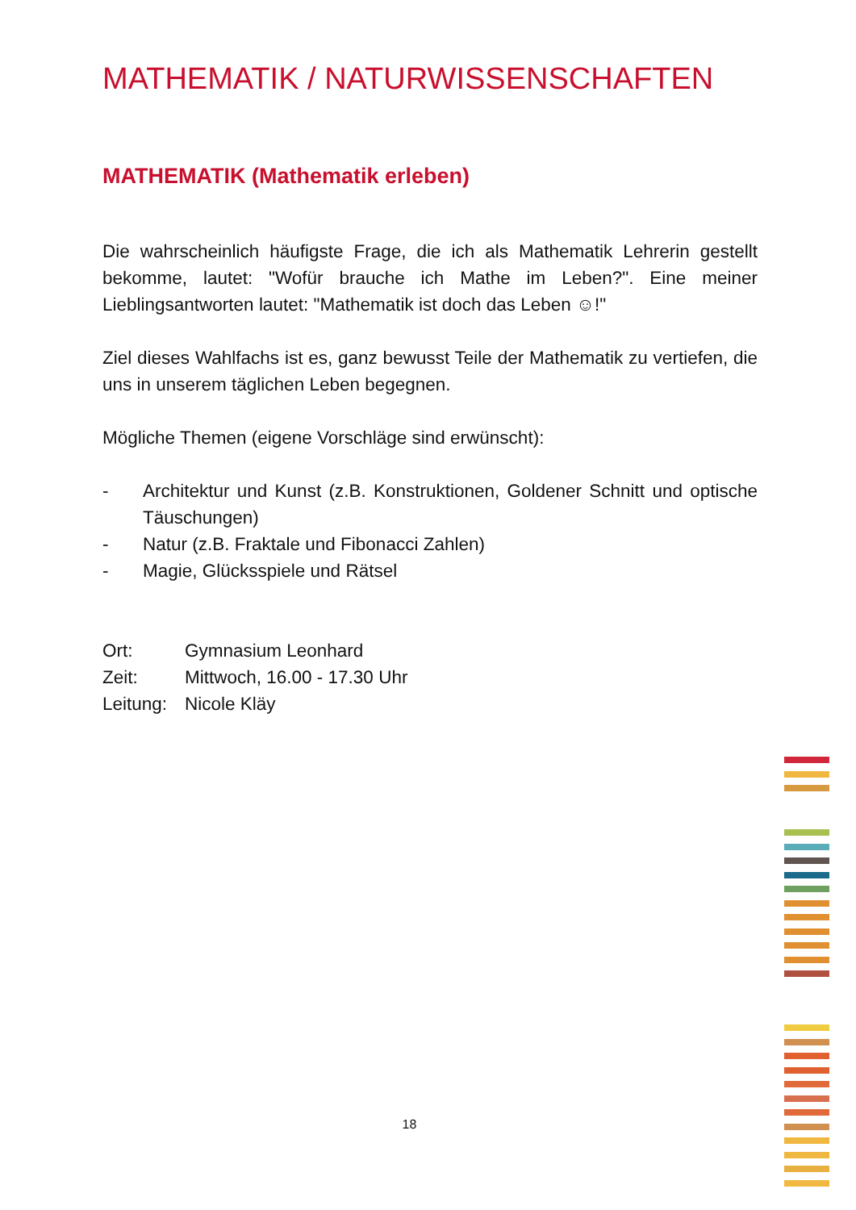MATHEMATIK / NATURWISSENSCHAFTEN
MATHEMATIK (Mathematik erleben)
Die wahrscheinlich häufigste Frage, die ich als Mathematik Lehrerin gestellt bekomme, lautet: "Wofür brauche ich Mathe im Leben?". Eine meiner Lieblingsantworten lautet: "Mathematik ist doch das Leben ☺!"
Ziel dieses Wahlfachs ist es, ganz bewusst Teile der Mathematik zu vertiefen, die uns in unserem täglichen Leben begegnen.
Mögliche Themen (eigene Vorschläge sind erwünscht):
- Architektur und Kunst (z.B. Konstruktionen, Goldener Schnitt und optische Täuschungen)
- Natur (z.B. Fraktale und Fibonacci Zahlen)
- Magie, Glücksspiele und Rätsel
Ort: Gymnasium Leonhard
Zeit: Mittwoch, 16.00 - 17.30 Uhr
Leitung: Nicole Kläy
18